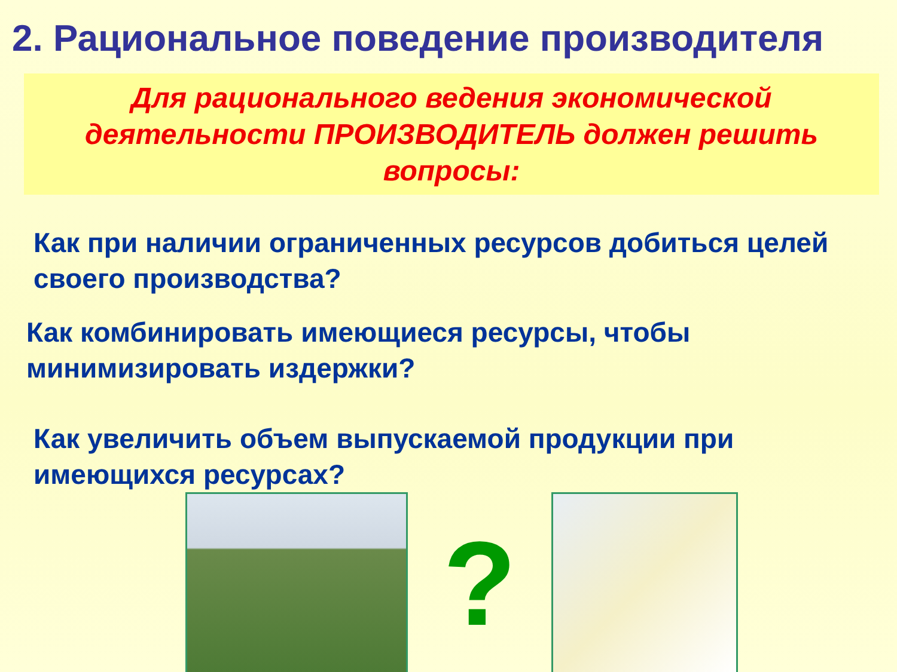2. Рациональное поведение производителя
Для рационального ведения экономической деятельности ПРОИЗВОДИТЕЛЬ должен решить вопросы:
Как при наличии ограниченных ресурсов добиться целей своего производства?
Как комбинировать имеющиеся ресурсы, чтобы минимизировать издержки?
Как увеличить объем выпускаемой продукции при имеющихся ресурсах?
?